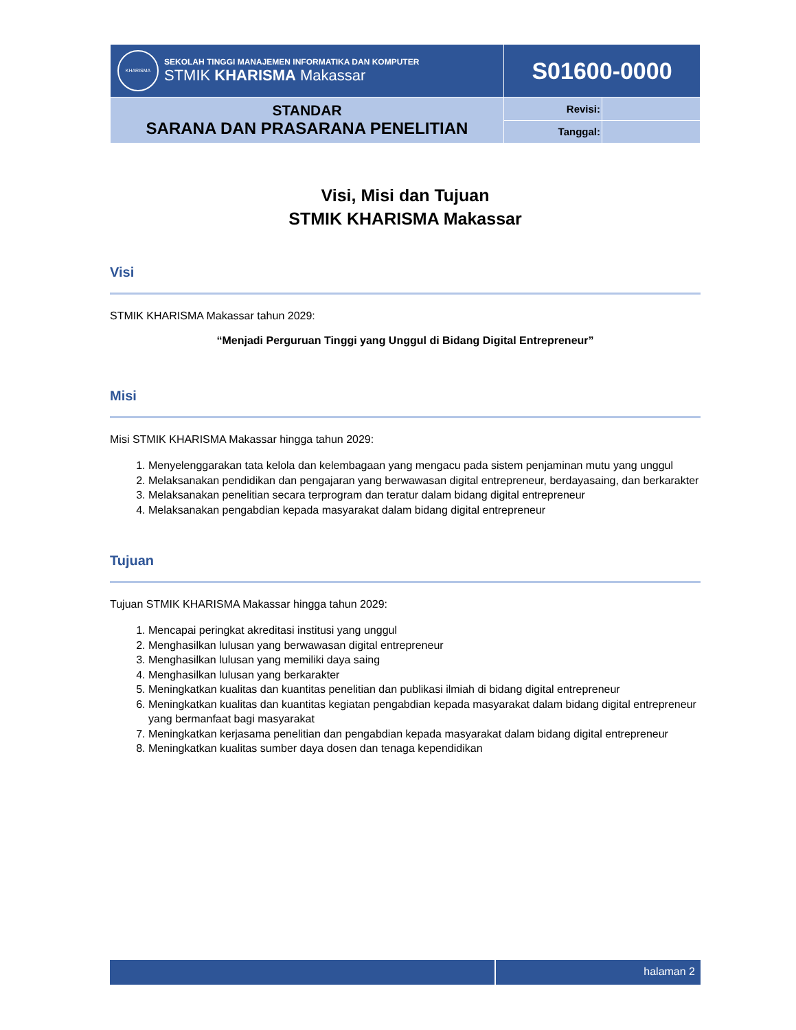| KHARISMA SEKOLAH TINGGI MANAJEMEN INFORMATIKA DAN KOMPUTER STMIK KHARISMA Makassar | S01600-0000 | |
| STANDAR SARANA DAN PRASARANA PENELITIAN | Revisi: | |
| | Tanggal: | |
Visi, Misi dan Tujuan
STMIK KHARISMA Makassar
Visi
STMIK KHARISMA Makassar tahun 2029:
“Menjadi Perguruan Tinggi yang Unggul di Bidang Digital Entrepreneur”
Misi
Misi STMIK KHARISMA Makassar hingga tahun 2029:
1. Menyelenggarakan tata kelola dan kelembagaan yang mengacu pada sistem penjaminan mutu yang unggul
2. Melaksanakan pendidikan dan pengajaran yang berwawasan digital entrepreneur, berdayasaing, dan berkarakter
3. Melaksanakan penelitian secara terprogram dan teratur dalam bidang digital entrepreneur
4. Melaksanakan pengabdian kepada masyarakat dalam bidang digital entrepreneur
Tujuan
Tujuan STMIK KHARISMA Makassar hingga tahun 2029:
1. Mencapai peringkat akreditasi institusi yang unggul
2. Menghasilkan lulusan yang berwawasan digital entrepreneur
3. Menghasilkan lulusan yang memiliki daya saing
4. Menghasilkan lulusan yang berkarakter
5. Meningkatkan kualitas dan kuantitas penelitian dan publikasi ilmiah di bidang digital entrepreneur
6. Meningkatkan kualitas dan kuantitas kegiatan pengabdian kepada masyarakat dalam bidang digital entrepreneur yang bermanfaat bagi masyarakat
7. Meningkatkan kerjasama penelitian dan pengabdian kepada masyarakat dalam bidang digital entrepreneur
8. Meningkatkan kualitas sumber daya dosen dan tenaga kependidikan
halaman 2